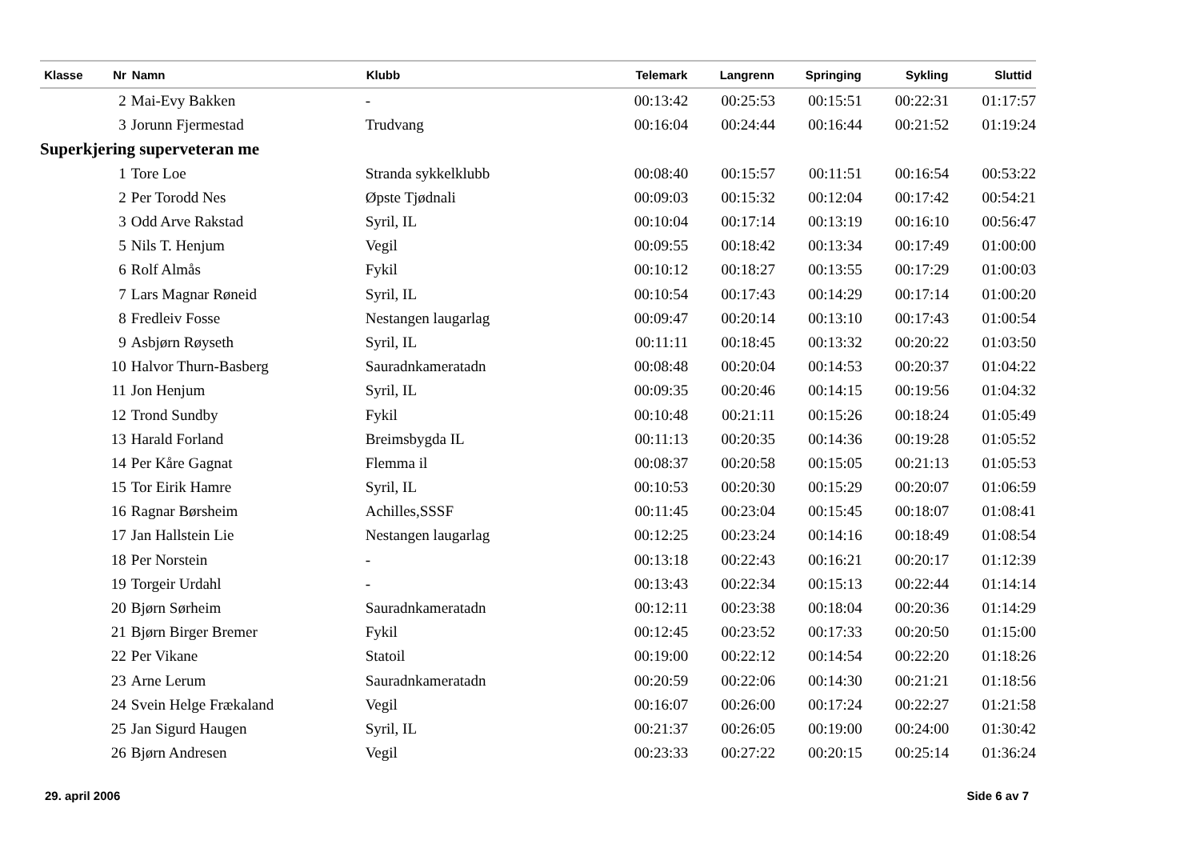| Klasse | Nr | Namn | Klubb | Telemark | Langrenn | Springing | Sykling | Sluttid |
| --- | --- | --- | --- | --- | --- | --- | --- | --- |
| | 2 | Mai-Evy Bakken | - | 00:13:42 | 00:25:53 | 00:15:51 | 00:22:31 | 01:17:57 |
| | 3 | Jorunn Fjermestad | Trudvang | 00:16:04 | 00:24:44 | 00:16:44 | 00:21:52 | 01:19:24 |
| Superkjering superveteran me | | | | | | | | |
| | 1 | Tore Loe | Stranda sykkelklubb | 00:08:40 | 00:15:57 | 00:11:51 | 00:16:54 | 00:53:22 |
| | 2 | Per Torodd Nes | Øpste Tjødnali | 00:09:03 | 00:15:32 | 00:12:04 | 00:17:42 | 00:54:21 |
| | 3 | Odd Arve Rakstad | Syril, IL | 00:10:04 | 00:17:14 | 00:13:19 | 00:16:10 | 00:56:47 |
| | 5 | Nils T. Henjum | Vegil | 00:09:55 | 00:18:42 | 00:13:34 | 00:17:49 | 01:00:00 |
| | 6 | Rolf Almås | Fykil | 00:10:12 | 00:18:27 | 00:13:55 | 00:17:29 | 01:00:03 |
| | 7 | Lars Magnar Røneid | Syril, IL | 00:10:54 | 00:17:43 | 00:14:29 | 00:17:14 | 01:00:20 |
| | 8 | Fredleiv Fosse | Nestangen laugarlag | 00:09:47 | 00:20:14 | 00:13:10 | 00:17:43 | 01:00:54 |
| | 9 | Asbjørn Røyseth | Syril, IL | 00:11:11 | 00:18:45 | 00:13:32 | 00:20:22 | 01:03:50 |
| | 10 | Halvor Thurn-Basberg | Sauradnkameratadn | 00:08:48 | 00:20:04 | 00:14:53 | 00:20:37 | 01:04:22 |
| | 11 | Jon Henjum | Syril, IL | 00:09:35 | 00:20:46 | 00:14:15 | 00:19:56 | 01:04:32 |
| | 12 | Trond Sundby | Fykil | 00:10:48 | 00:21:11 | 00:15:26 | 00:18:24 | 01:05:49 |
| | 13 | Harald Forland | Breimsbygda IL | 00:11:13 | 00:20:35 | 00:14:36 | 00:19:28 | 01:05:52 |
| | 14 | Per Kåre Gagnat | Flemma il | 00:08:37 | 00:20:58 | 00:15:05 | 00:21:13 | 01:05:53 |
| | 15 | Tor Eirik Hamre | Syril, IL | 00:10:53 | 00:20:30 | 00:15:29 | 00:20:07 | 01:06:59 |
| | 16 | Ragnar Børsheim | Achilles,SSSF | 00:11:45 | 00:23:04 | 00:15:45 | 00:18:07 | 01:08:41 |
| | 17 | Jan Hallstein Lie | Nestangen laugarlag | 00:12:25 | 00:23:24 | 00:14:16 | 00:18:49 | 01:08:54 |
| | 18 | Per Norstein | - | 00:13:18 | 00:22:43 | 00:16:21 | 00:20:17 | 01:12:39 |
| | 19 | Torgeir Urdahl | - | 00:13:43 | 00:22:34 | 00:15:13 | 00:22:44 | 01:14:14 |
| | 20 | Bjørn Sørheim | Sauradnkameratadn | 00:12:11 | 00:23:38 | 00:18:04 | 00:20:36 | 01:14:29 |
| | 21 | Bjørn Birger Bremer | Fykil | 00:12:45 | 00:23:52 | 00:17:33 | 00:20:50 | 01:15:00 |
| | 22 | Per Vikane | Statoil | 00:19:00 | 00:22:12 | 00:14:54 | 00:22:20 | 01:18:26 |
| | 23 | Arne Lerum | Sauradnkameratadn | 00:20:59 | 00:22:06 | 00:14:30 | 00:21:21 | 01:18:56 |
| | 24 | Svein Helge Frækaland | Vegil | 00:16:07 | 00:26:00 | 00:17:24 | 00:22:27 | 01:21:58 |
| | 25 | Jan Sigurd Haugen | Syril, IL | 00:21:37 | 00:26:05 | 00:19:00 | 00:24:00 | 01:30:42 |
| | 26 | Bjørn Andresen | Vegil | 00:23:33 | 00:27:22 | 00:20:15 | 00:25:14 | 01:36:24 |
29. april 2006 Side 6 av 7